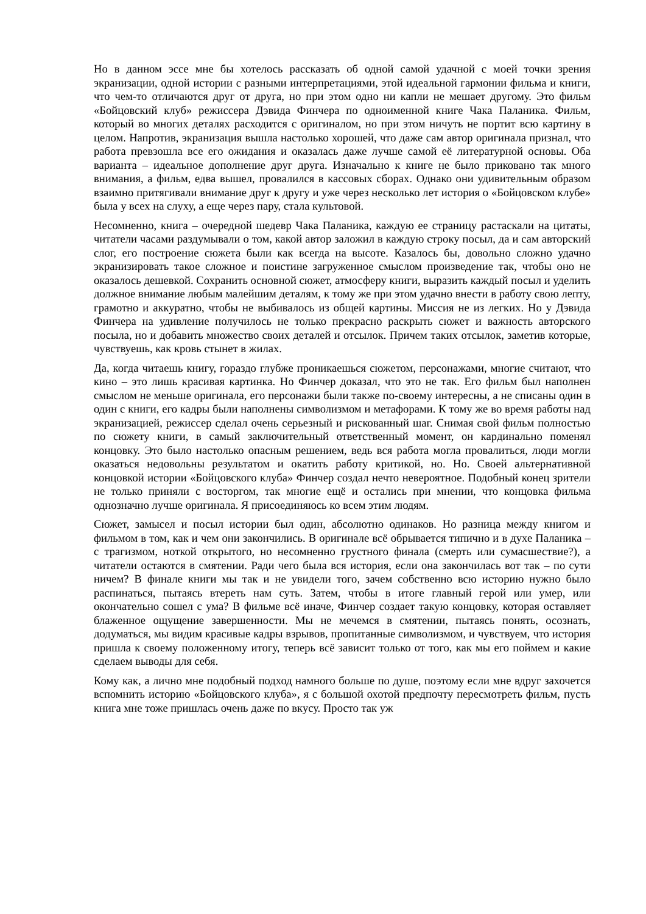Но в данном эссе мне бы хотелось рассказать об одной самой удачной с моей точки зрения экранизации, одной истории с разными интерпретациями, этой идеальной гармонии фильма и книги, что чем-то отличаются друг от друга, но при этом одно ни капли не мешает другому. Это фильм «Бойцовский клуб» режиссера Дэвида Финчера по одноименной книге Чака Паланика. Фильм, который во многих деталях расходится с оригиналом, но при этом ничуть не портит всю картину в целом. Напротив, экранизация вышла настолько хорошей, что даже сам автор оригинала признал, что работа превзошла все его ожидания и оказалась даже лучше самой её литературной основы. Оба варианта – идеальное дополнение друг друга. Изначально к книге не было приковано так много внимания, а фильм, едва вышел, провалился в кассовых сборах. Однако они удивительным образом взаимно притягивали внимание друг к другу и уже через несколько лет история о «Бойцовском клубе» была у всех на слуху, а еще через пару, стала культовой.
Несомненно, книга – очередной шедевр Чака Паланика, каждую ее страницу растаскали на цитаты, читатели часами раздумывали о том, какой автор заложил в каждую строку посыл, да и сам авторский слог, его построение сюжета были как всегда на высоте. Казалось бы, довольно сложно удачно экранизировать такое сложное и поистине загруженное смыслом произведение так, чтобы оно не оказалось дешевкой. Сохранить основной сюжет, атмосферу книги, выразить каждый посыл и уделить должное внимание любым малейшим деталям, к тому же при этом удачно внести в работу свою лепту, грамотно и аккуратно, чтобы не выбивалось из общей картины. Миссия не из легких. Но у Дэвида Финчера на удивление получилось не только прекрасно раскрыть сюжет и важность авторского посыла, но и добавить множество своих деталей и отсылок. Причем таких отсылок, заметив которые, чувствуешь, как кровь стынет в жилах.
Да, когда читаешь книгу, гораздо глубже проникаешься сюжетом, персонажами, многие считают, что кино – это лишь красивая картинка. Но Финчер доказал, что это не так. Его фильм был наполнен смыслом не меньше оригинала, его персонажи были также по-своему интересны, а не списаны один в один с книги, его кадры были наполнены символизмом и метафорами. К тому же во время работы над экранизацией, режиссер сделал очень серьезный и рискованный шаг. Снимая свой фильм полностью по сюжету книги, в самый заключительный ответственный момент, он кардинально поменял концовку. Это было настолько опасным решением, ведь вся работа могла провалиться, люди могли оказаться недовольны результатом и окатить работу критикой, но. Но. Своей альтернативной концовкой истории «Бойцовского клуба» Финчер создал нечто невероятное. Подобный конец зрители не только приняли с восторгом, так многие ещё и остались при мнении, что концовка фильма однозначно лучше оригинала. Я присоединяюсь ко всем этим людям.
Сюжет, замысел и посыл истории был один, абсолютно одинаков. Но разница между книгом и фильмом в том, как и чем они закончились. В оригинале всё обрывается типично и в духе Паланика – с трагизмом, ноткой открытого, но несомненно грустного финала (смерть или сумасшествие?), а читатели остаются в смятении. Ради чего была вся история, если она закончилась вот так – по сути ничем? В финале книги мы так и не увидели того, зачем собственно всю историю нужно было распинаться, пытаясь втереть нам суть. Затем, чтобы в итоге главный герой или умер, или окончательно сошел с ума? В фильме всё иначе, Финчер создает такую концовку, которая оставляет блаженное ощущение завершенности. Мы не мечемся в смятении, пытаясь понять, осознать, додуматься, мы видим красивые кадры взрывов, пропитанные символизмом, и чувствуем, что история пришла к своему положенному итогу, теперь всё зависит только от того, как мы его поймем и какие сделаем выводы для себя.
Кому как, а лично мне подобный подход намного больше по душе, поэтому если мне вдруг захочется вспомнить историю «Бойцовского клуба», я с большой охотой предпочту пересмотреть фильм, пусть книга мне тоже пришлась очень даже по вкусу. Просто так уж